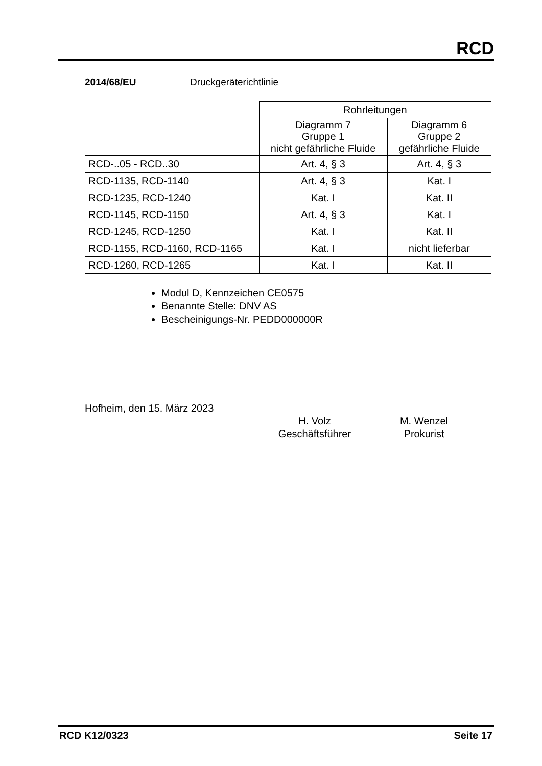RCD
2014/68/EU Druckgeräterichtlinie
| | Rohrleitungen | |
| | Diagramm 7 Gruppe 1 nicht gefährliche Fluide | Diagramm 6 Gruppe 2 gefährliche Fluide |
| RCD-..05 - RCD..30 | Art. 4, § 3 | Art. 4, § 3 |
| RCD-1135, RCD-1140 | Art. 4, § 3 | Kat. I |
| RCD-1235, RCD-1240 | Kat. I | Kat. II |
| RCD-1145, RCD-1150 | Art. 4, § 3 | Kat. I |
| RCD-1245, RCD-1250 | Kat. I | Kat. II |
| RCD-1155, RCD-1160, RCD-1165 | Kat. I | nicht lieferbar |
| RCD-1260, RCD-1265 | Kat. I | Kat. II |
Modul D, Kennzeichen CE0575
Benannte Stelle: DNV AS
Bescheinigungs-Nr. PEDD000000R
Hofheim, den 15. März 2023
H. Volz
Geschäftsführer
M. Wenzel
Prokurist
RCD K12/0323 Seite 17